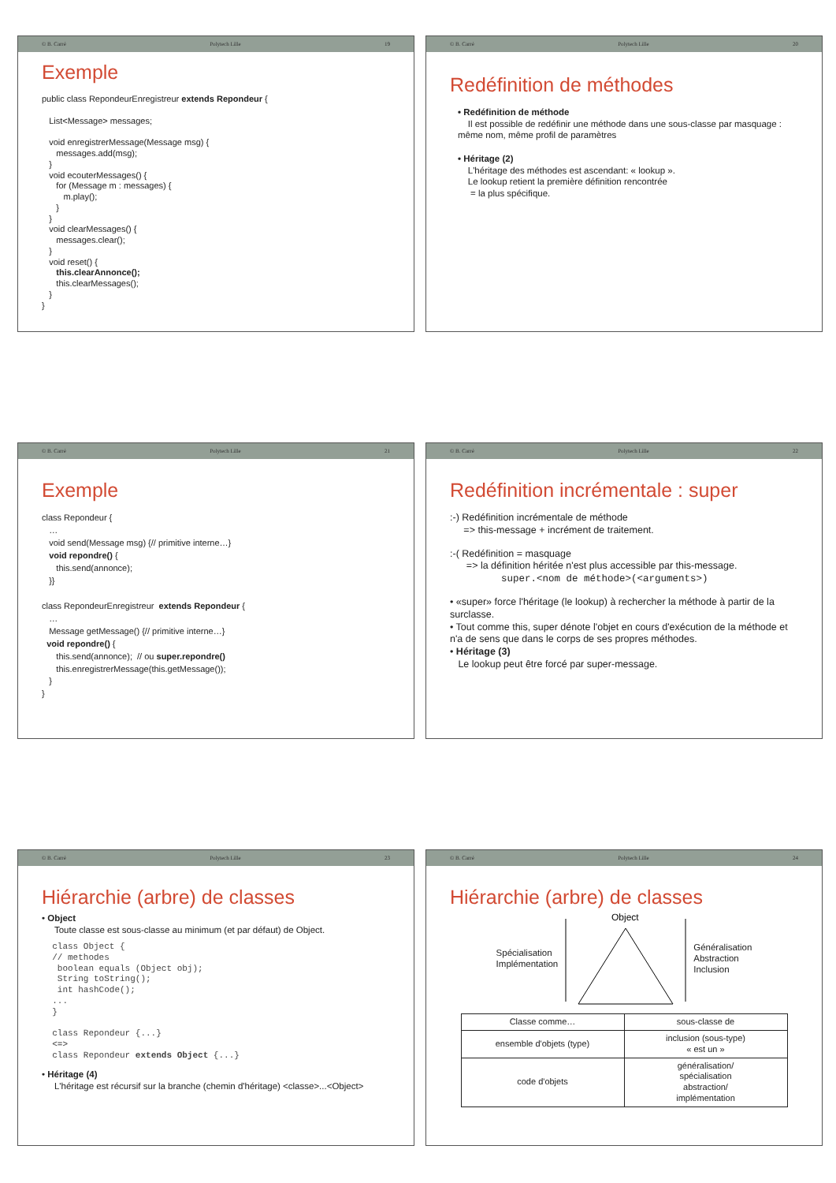© B. Carré Polytech Lille 19
Exemple
public class RepondeurEnregistreur extends Repondeur { List<Message> messages; void enregistrerMessage(Message msg) { messages.add(msg); } void ecouterMessages() { for (Message m : messages) { m.play(); } } void clearMessages() { messages.clear(); } void reset() { this.clearAnnonce(); this.clearMessages(); } }
© B. Carré Polytech Lille 20
Redéfinition de méthodes
• Redéfinition de méthode
Il est possible de redéfinir une méthode dans une sous-classe par masquage : même nom, même profil de paramètres
• Héritage (2)
L'héritage des méthodes est ascendant: « lookup ».
Le lookup retient la première définition rencontrée
= la plus spécifique.
© B. Carré Polytech Lille 21
Exemple
class Repondeur { … void send(Message msg) {// primitive interne…} void repondre() { this.send(annonce); }} class RepondeurEnregistreur extends Repondeur { … Message getMessage() {// primitive interne…} void repondre() { this.send(annonce); // ou super.repondre() this.enregistrerMessage(this.getMessage()); } }
© B. Carré Polytech Lille 22
Redéfinition incrémentale : super
:-) Redéfinition incrémentale de méthode
=> this-message + incrément de traitement.
:-( Redéfinition = masquage
=> la définition héritée n'est plus accessible par this-message.
super.<nom de méthode>(<arguments>)
• «super» force l'héritage (le lookup) à rechercher la méthode à partir de la surclasse.
• Tout comme this, super dénote l'objet en cours d'exécution de la méthode et n'a de sens que dans le corps de ses propres méthodes.
• Héritage (3)
Le lookup peut être forcé par super-message.
© B. Carré Polytech Lille 23
Hiérarchie (arbre) de classes
• Object
Toute classe est sous-classe au minimum (et par défaut) de Object.
  class Object {
  // methodes
   boolean equals (Object obj);
   String toString();
   int hashCode();
  ...
  }

  class Repondeur {...}
  <=>
  class Repondeur extends Object {...}
• Héritage (4)
L'héritage est récursif sur la branche (chemin d'héritage) <classe>...<Object>
© B. Carré Polytech Lille 24
Hiérarchie (arbre) de classes
Spécialisation
Implémentation
Object
Généralisation
Abstraction
Inclusion
| Classe comme… | sous-classe de |
| ensemble d'objets (type) | inclusion (sous-type) « est un » |
| code d'objets | généralisation/ spécialisation abstraction/ implémentation |